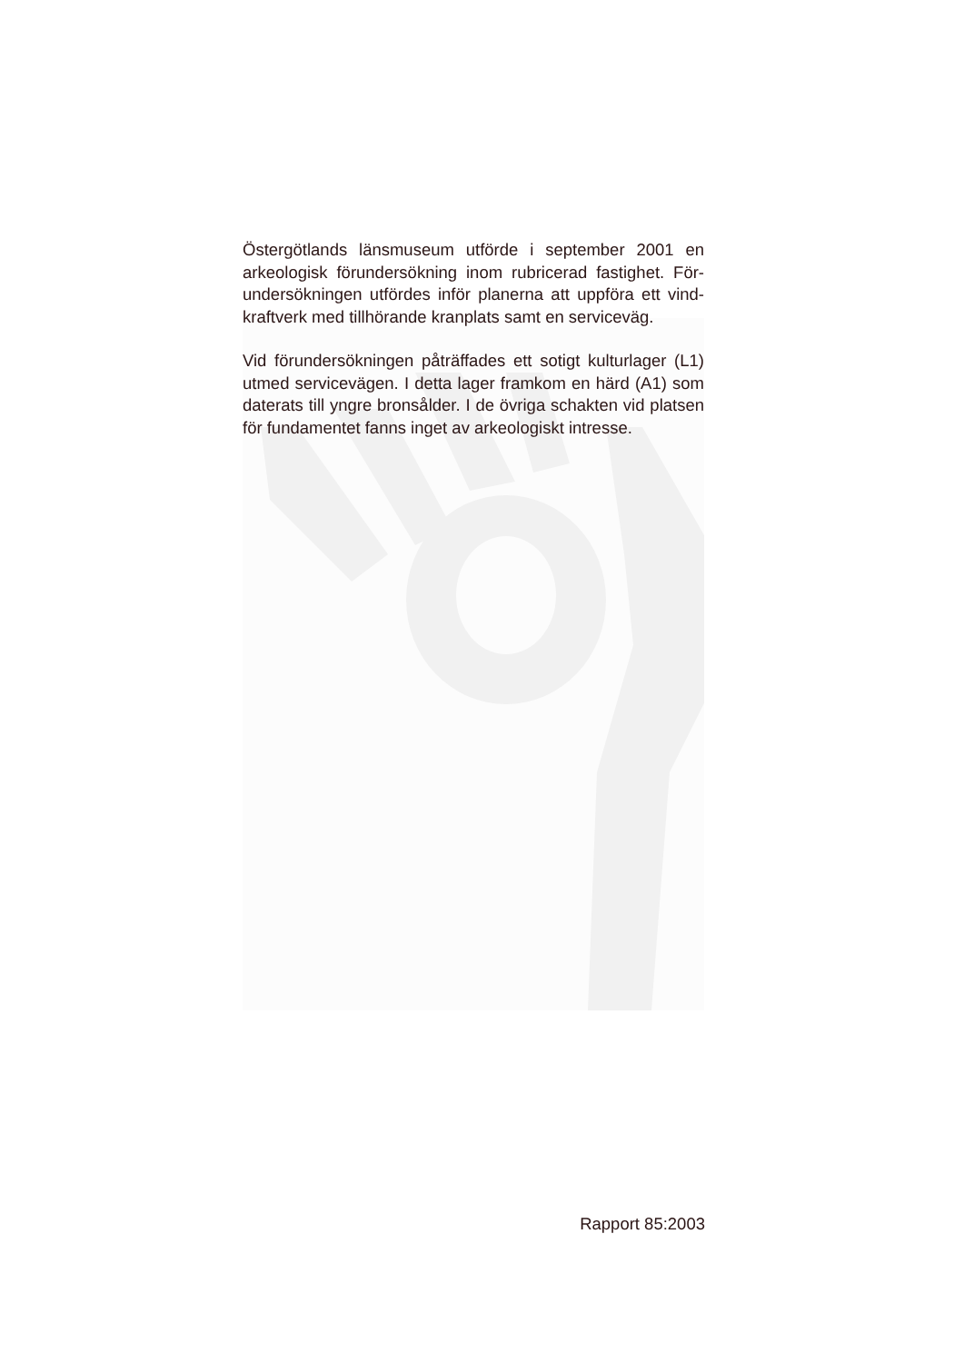Östergötlands länsmuseum utförde i september 2001 en arkeologisk förundersökning inom rubricerad fastighet. För-undersökningen utfördes inför planerna att uppföra ett vind-kraftverk med tillhörande kranplats samt en serviceväg.
Vid förundersökningen påträffades ett sotigt kulturlager (L1) utmed servicevägen. I detta lager framkom en härd (A1) som daterats till yngre bronsålder. I de övriga schakten vid platsen för fundamentet fanns inget av arkeologiskt intresse.
Rapport 85:2003